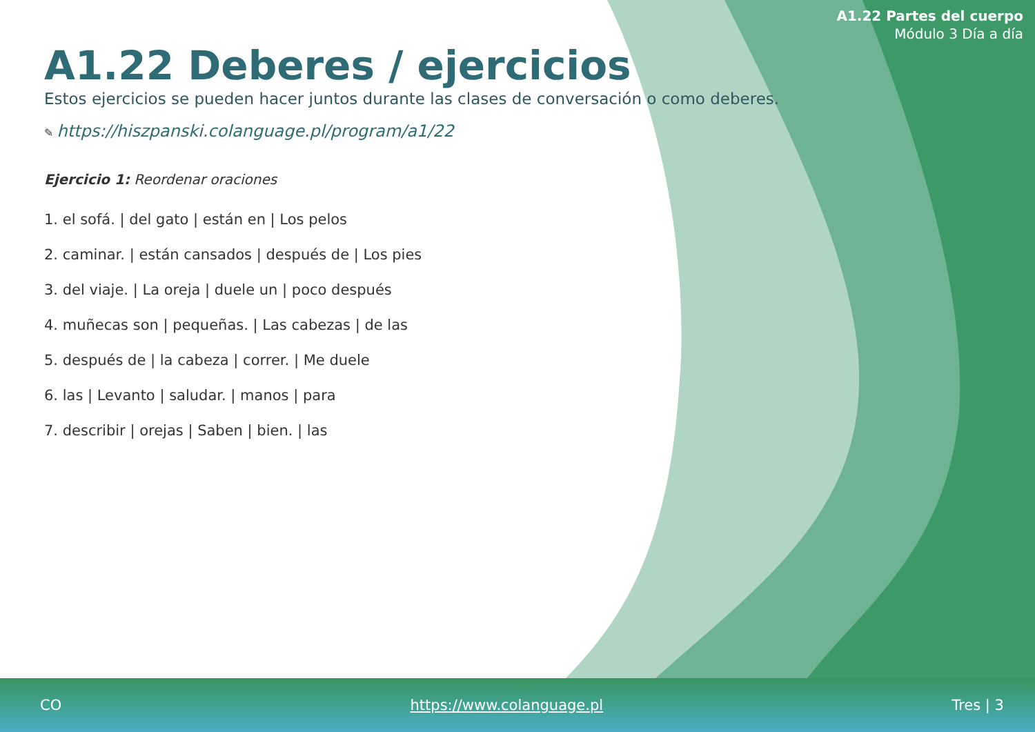A1.22 Partes del cuerpo
Módulo 3 Día a día
A1.22 Deberes / ejercicios
Estos ejercicios se pueden hacer juntos durante las clases de conversación o como deberes.
✎ https://hiszpanski.colanguage.pl/program/a1/22
Ejercicio 1: Reordenar oraciones
1. el sofá. | del gato | están en | Los pelos
2. caminar. | están cansados | después de | Los pies
3. del viaje. | La oreja | duele un | poco después
4. muñecas son | pequeñas. | Las cabezas | de las
5. después de | la cabeza | correr. | Me duele
6. las | Levanto | saludar. | manos | para
7. describir | orejas | Saben | bien. | las
CO https://www.colanguage.pl Tres | 3